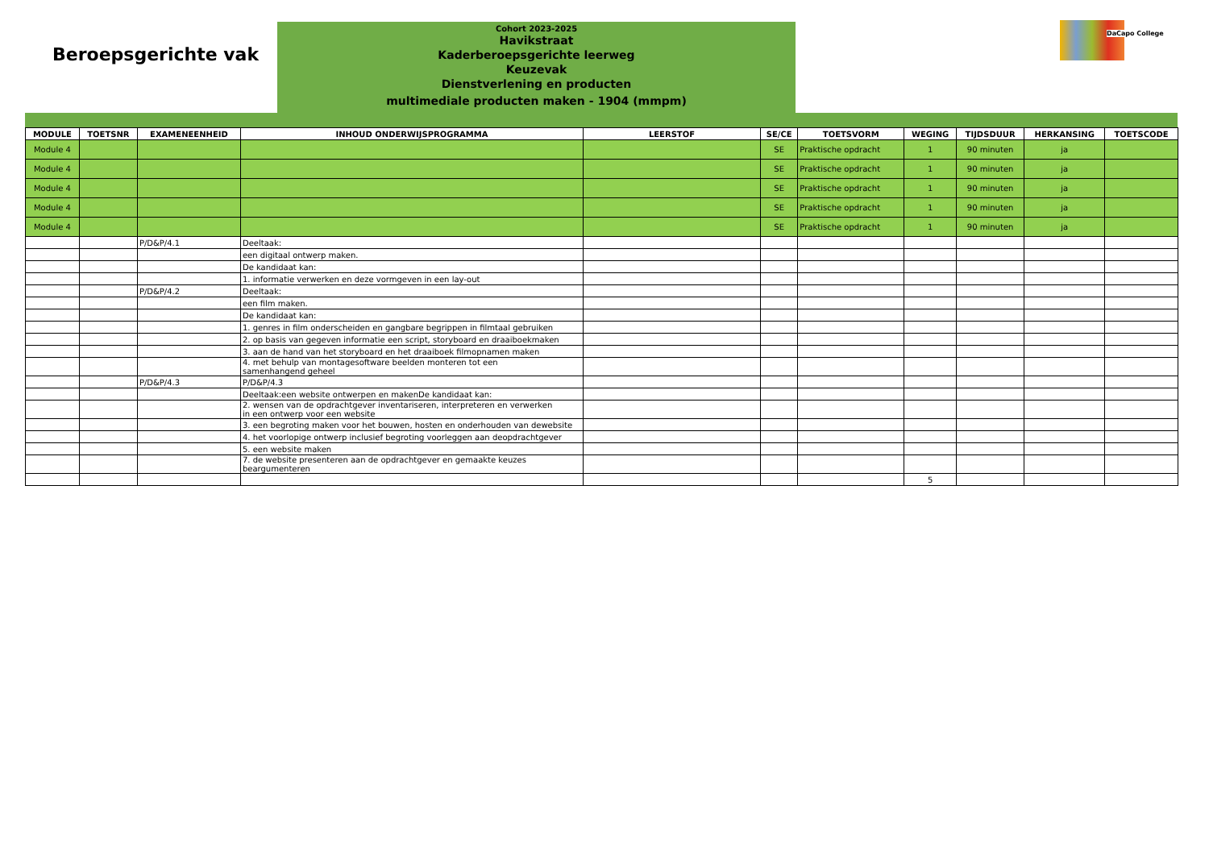Beroepsgerichte vak
Cohort 2023-2025
Havikstraat
Kaderberoepsgerichte leerweg
Keuzevak
Dienstverlening en producten
multimediale producten maken - 1904 (mmpm)
DaCapo College
| MODULE | TOETSNR | EXAMENEENHEID | INHOUD ONDERWIJSPROGRAMMA | LEERSTOF | SE/CE | TOETSVORM | WEGING | TIJDSDUUR | HERKANSING | TOETSCODE |
| --- | --- | --- | --- | --- | --- | --- | --- | --- | --- | --- |
| Module 4 | | | | | SE | Praktische opdracht | 1 | 90 minuten | ja | |
| Module 4 | | | | | SE | Praktische opdracht | 1 | 90 minuten | ja | |
| Module 4 | | | | | SE | Praktische opdracht | 1 | 90 minuten | ja | |
| Module 4 | | | | | SE | Praktische opdracht | 1 | 90 minuten | ja | |
| Module 4 | | | | | SE | Praktische opdracht | 1 | 90 minuten | ja | |
| | | P/D&P/4.1 | Deeltaak: | | | | | | | |
| | | | een digitaal ontwerp maken. | | | | | | | |
| | | | De kandidaat kan: | | | | | | | |
| | | | 1. informatie verwerken en deze vormgeven in een lay-out | | | | | | | |
| | | P/D&P/4.2 | Deeltaak: | | | | | | | |
| | | | een film maken. | | | | | | | |
| | | | De kandidaat kan: | | | | | | | |
| | | | 1. genres in film onderscheiden en gangbare begrippen in filmtaal gebruiken | | | | | | | |
| | | | 2. op basis van gegeven informatie een script, storyboard en draaiboekmaken | | | | | | | |
| | | | 3. aan de hand van het storyboard en het draaiboek filmopnamen maken | | | | | | | |
| | | | 4. met behulp van montagesoftware beelden monteren tot een samenhangend geheel | | | | | | | |
| | | P/D&P/4.3 | P/D&P/4.3 | | | | | | | |
| | | | Deeltaak:een website ontwerpen en makenDe kandidaat kan: | | | | | | | |
| | | | 2. wensen van de opdrachtgever inventariseren, interpreteren en verwerken in een ontwerp voor een website | | | | | | | |
| | | | 3. een begroting maken voor het bouwen, hosten en onderhouden van dewebsite | | | | | | | |
| | | | 4. het voorlopige ontwerp inclusief begroting voorleggen aan deopdrachtgever | | | | | | | |
| | | | 5. een website maken | | | | | | | |
| | | | 7. de website presenteren aan de opdrachtgever en gemaakte keuzes beargumenteren | | | | | | | |
| | | | | | | | 5 | | | |